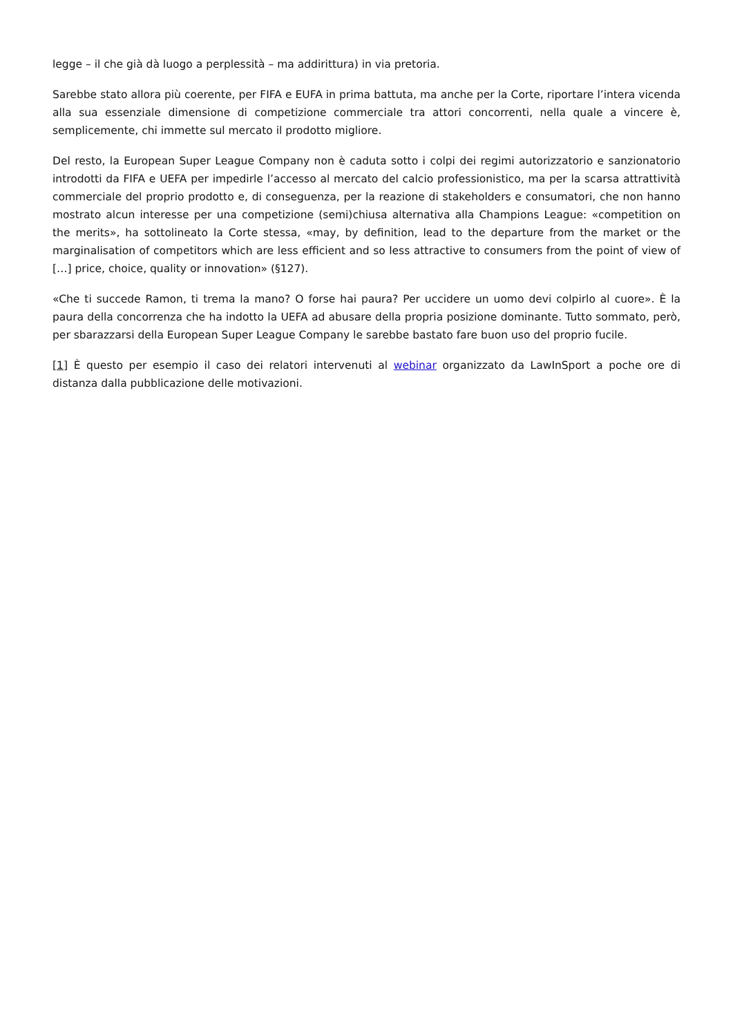legge – il che già dà luogo a perplessità – ma addirittura) in via pretoria.
Sarebbe stato allora più coerente, per FIFA e EUFA in prima battuta, ma anche per la Corte, riportare l’intera vicenda alla sua essenziale dimensione di competizione commerciale tra attori concorrenti, nella quale a vincere è, semplicemente, chi immette sul mercato il prodotto migliore.
Del resto, la European Super League Company non è caduta sotto i colpi dei regimi autorizzatorio e sanzionatorio introdotti da FIFA e UEFA per impedirle l’accesso al mercato del calcio professionistico, ma per la scarsa attrattività commerciale del proprio prodotto e, di conseguenza, per la reazione di stakeholders e consumatori, che non hanno mostrato alcun interesse per una competizione (semi)chiusa alternativa alla Champions League: «competition on the merits», ha sottolineato la Corte stessa, «may, by definition, lead to the departure from the market or the marginalisation of competitors which are less efficient and so less attractive to consumers from the point of view of […] price, choice, quality or innovation» (§127).
«Che ti succede Ramon, ti trema la mano? O forse hai paura? Per uccidere un uomo devi colpirlo al cuore». È la paura della concorrenza che ha indotto la UEFA ad abusare della propria posizione dominante. Tutto sommato, però, per sbarazzarsi della European Super League Company le sarebbe bastato fare buon uso del proprio fucile.
[1] È questo per esempio il caso dei relatori intervenuti al webinar organizzato da LawInSport a poche ore di distanza dalla pubblicazione delle motivazioni.